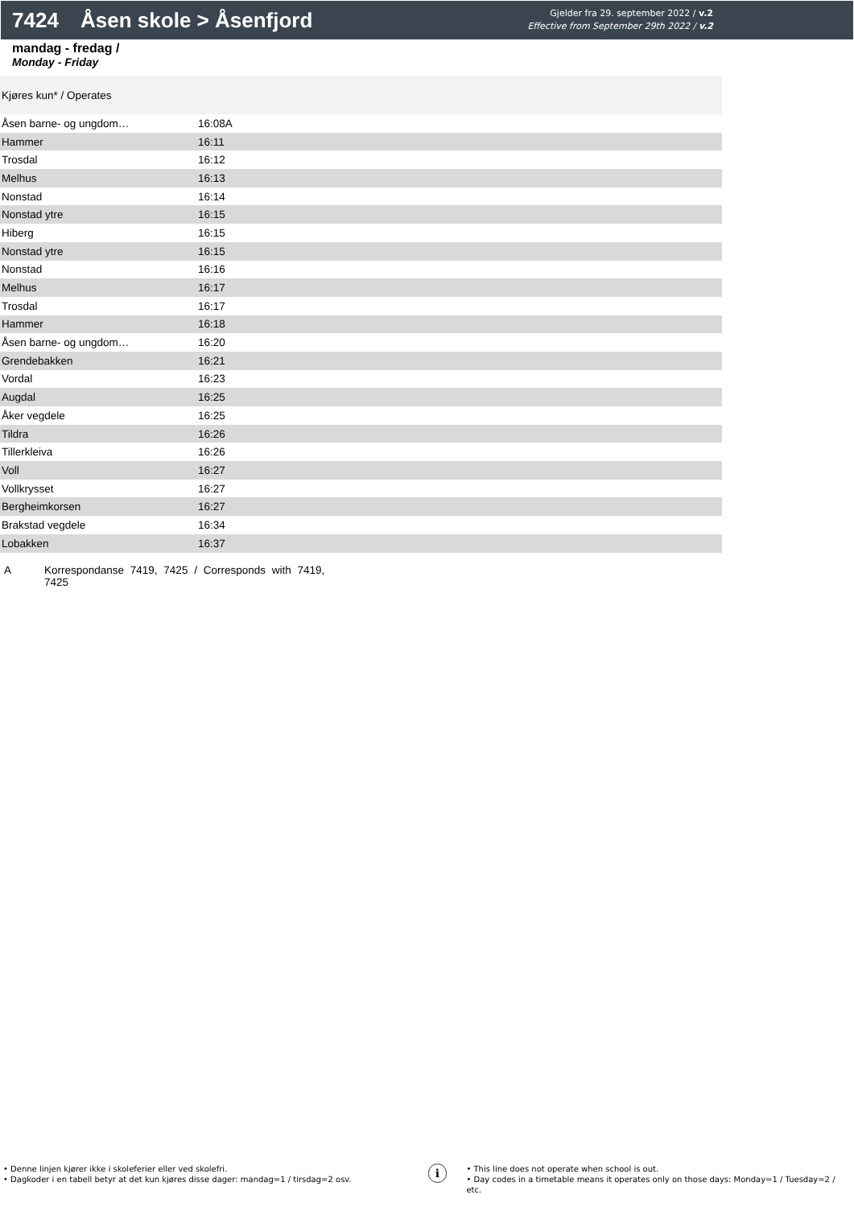7424 Åsen skole > Åsenfjord
Gjelder fra 29. september 2022 / v.2
Effective from September 29th 2022 / v.2
mandag - fredag /
Monday - Friday
| Kjøres kun* / Operates | |
| Åsen barne- og ungdom… | 16:08A |
| Hammer | 16:11 |
| Trosdal | 16:12 |
| Melhus | 16:13 |
| Nonstad | 16:14 |
| Nonstad ytre | 16:15 |
| Hiberg | 16:15 |
| Nonstad ytre | 16:15 |
| Nonstad | 16:16 |
| Melhus | 16:17 |
| Trosdal | 16:17 |
| Hammer | 16:18 |
| Åsen barne- og ungdom… | 16:20 |
| Grendebakken | 16:21 |
| Vordal | 16:23 |
| Augdal | 16:25 |
| Åker vegdele | 16:25 |
| Tildra | 16:26 |
| Tillerkleiva | 16:26 |
| Voll | 16:27 |
| Vollkrysset | 16:27 |
| Bergheimkorsen | 16:27 |
| Brakstad vegdele | 16:34 |
| Lobakken | 16:37 |
A Korrespondanse 7419, 7425 / Corresponds with 7419, 7425
• Denne linjen kjører ikke i skoleferier eller ved skolefri.
• Dagkoder i en tabell betyr at det kun kjøres disse dager: mandag=1 / tirsdag=2 osv.
i
• This line does not operate when school is out.
• Day codes in a timetable means it operates only on those days: Monday=1 / Tuesday=2 / etc.